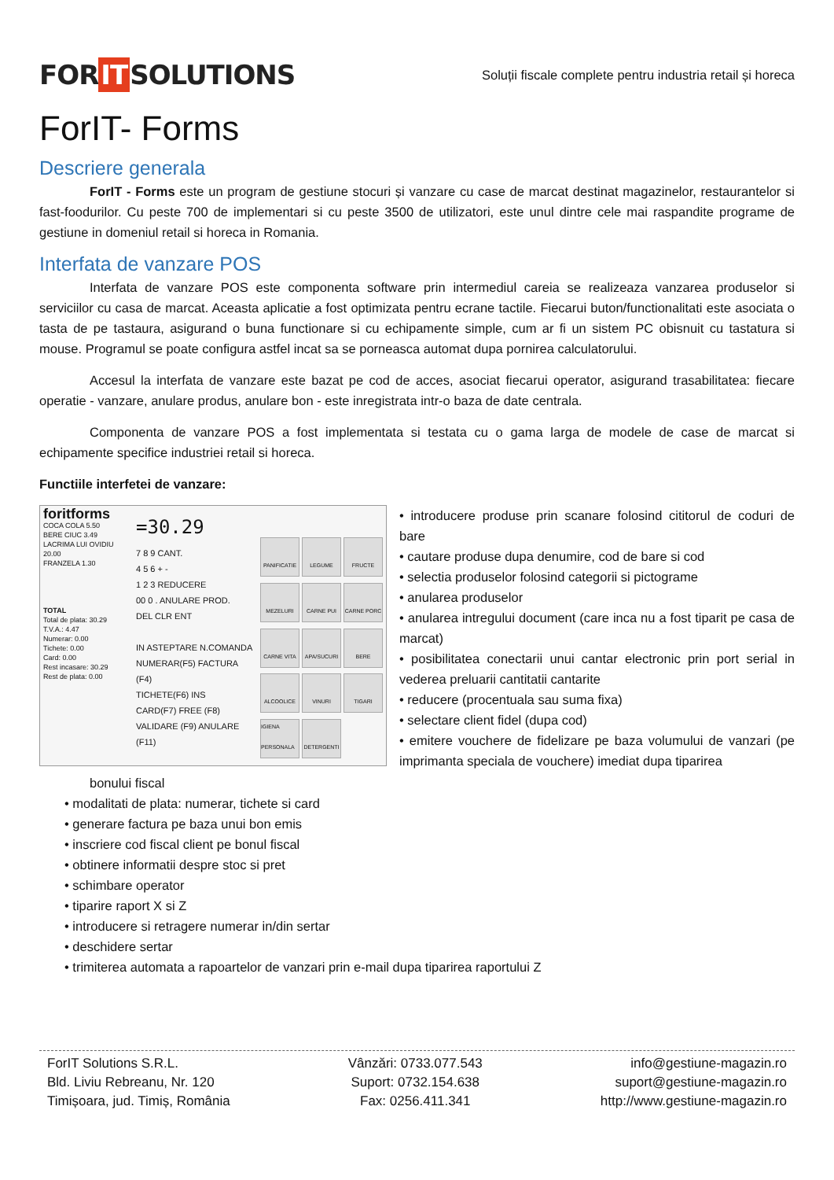FOR IT SOLUTIONS
Soluții fiscale complete pentru industria retail și horeca
ForIT- Forms
Descriere generala
ForIT - Forms este un program de gestiune stocuri și vanzare cu case de marcat destinat magazinelor, restaurantelor si fast-foodurilor. Cu peste 700 de implementari si cu peste 3500 de utilizatori, este unul dintre cele mai raspandite programe de gestiune in domeniul retail si horeca in Romania.
Interfata de vanzare POS
Interfata de vanzare POS este componenta software prin intermediul careia se realizeaza vanzarea produselor si serviciilor cu casa de marcat. Aceasta aplicatie a fost optimizata pentru ecrane tactile. Fiecarui buton/functionalitati este asociata o tasta de pe tastaura, asigurand o buna functionare si cu echipamente simple, cum ar fi un sistem PC obisnuit cu tastatura si mouse. Programul se poate configura astfel incat sa se porneasca automat dupa pornirea calculatorului.
Accesul la interfata de vanzare este bazat pe cod de acces, asociat fiecarui operator, asigurand trasabilitatea: fiecare operatie - vanzare, anulare produs, anulare bon - este inregistrata intr-o baza de date centrala.
Componenta de vanzare POS a fost implementata si testata cu o gama larga de modele de case de marcat si echipamente specifice industriei retail si horeca.
Functiile interfetei de vanzare:
foritforms
COCA COLA 5.50
BERE CIUC 3.49
LACRIMA LUI OVIDIU 20.00
FRANZELA 1.30
TOTAL
Total de plata: 30.29
T.V.A.: 4.47
Numerar: 0.00
Tichete: 0.00
Card: 0.00
Rest incasare: 30.29
Rest de plata: 0.00
=30.29
7 8 9 CANT.
4 5 6 + -
1 2 3 REDUCERE
00 0 . ANULARE PROD.
DEL CLR ENT
IN ASTEPTARE N.COMANDA
NUMERAR(F5) FACTURA (F4)
TICHETE(F6) INS
CARD(F7) FREE (F8)
VALIDARE (F9) ANULARE (F11)
PANIFICATIE
LEGUME
FRUCTE
MEZELURI
CARNE PUI
CARNE PORC
CARNE VITA
APA/SUCURI
BERE
ALCOOLICE
VINURI
TIGARI
IGIENA PERSONALA
DETERGENTI
• introducere produse prin scanare folosind cititorul de coduri de bare
• cautare produse dupa denumire, cod de bare si cod
• selectia produselor folosind categorii si pictograme
• anularea produselor
• anularea intregului document (care inca nu a fost tiparit pe casa de marcat)
• posibilitatea conectarii unui cantar electronic prin port serial in vederea preluarii cantitatii cantarite
• reducere (procentuala sau suma fixa)
• selectare client fidel (dupa cod)
• emitere vouchere de fidelizare pe baza volumului de vanzari (pe imprimanta speciala de vouchere) imediat dupa tiparirea
bonului fiscal
• modalitati de plata: numerar, tichete si card
• generare factura pe baza unui bon emis
• inscriere cod fiscal client pe bonul fiscal
• obtinere informatii despre stoc si pret
• schimbare operator
• tiparire raport X si Z
• introducere si retragere numerar in/din sertar
• deschidere sertar
• trimiterea automata a rapoartelor de vanzari prin e-mail dupa tiparirea raportului Z
ForIT Solutions S.R.L.
Bld. Liviu Rebreanu, Nr. 120
Timișoara, jud. Timiș, România
Vânzări: 0733.077.543
Suport: 0732.154.638
Fax: 0256.411.341
info@gestiune-magazin.ro
suport@gestiune-magazin.ro
http://www.gestiune-magazin.ro